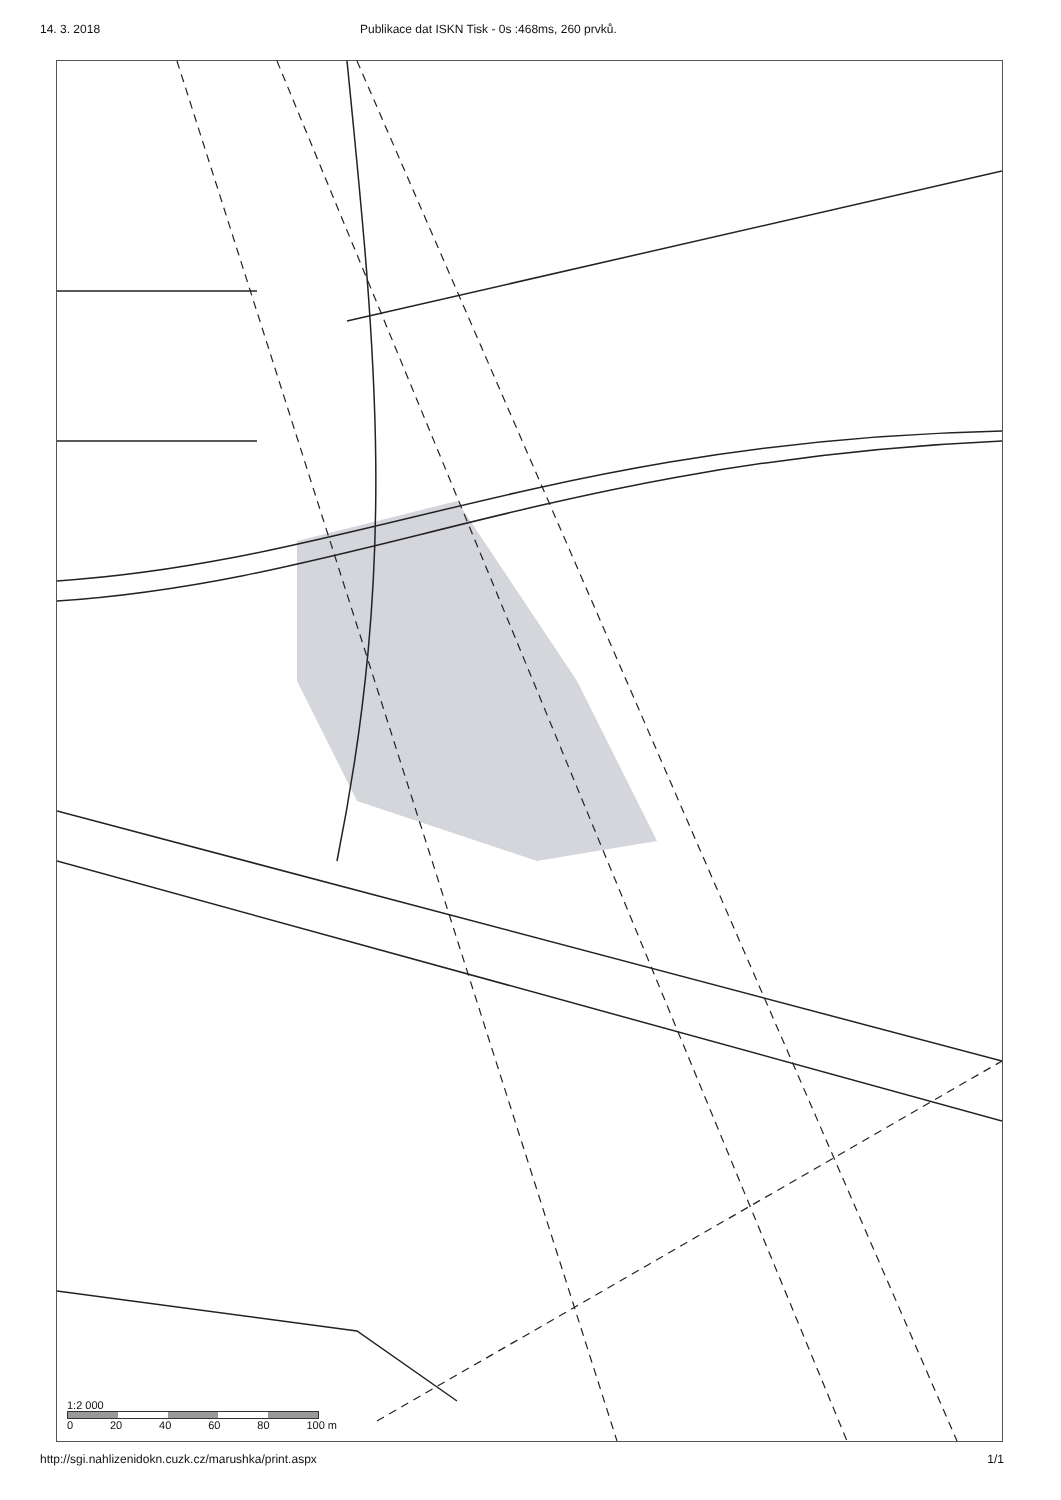14. 3. 2018 Publikace dat ISKN Tisk - 0s :468ms, 260 prvků.
1:2 000
0 20 40 60 80 100 m
http://sgi.nahlizenidokn.cuzk.cz/marushka/print.aspx 1/1